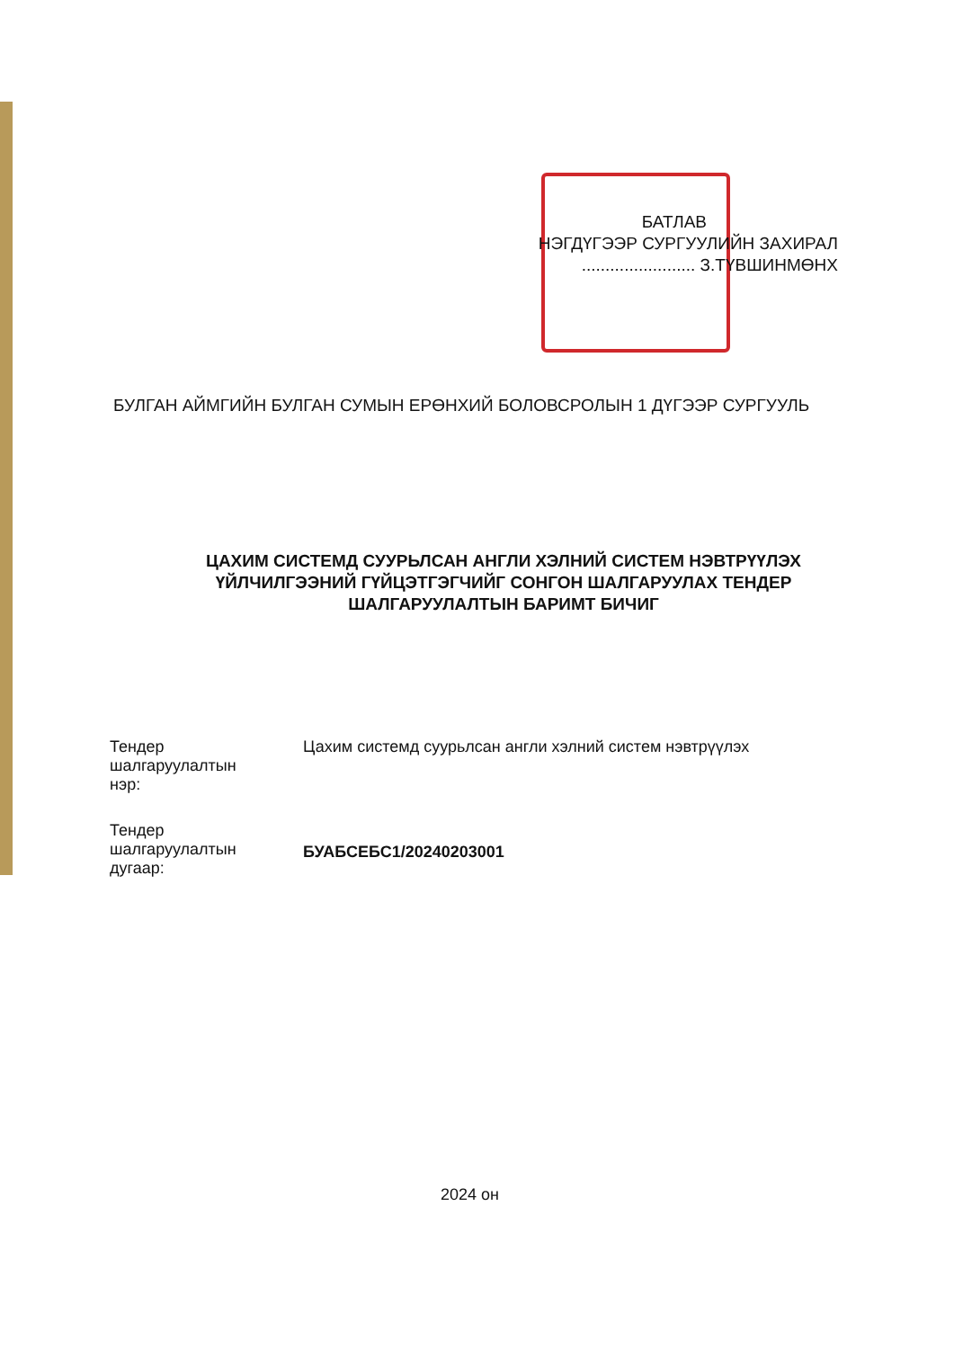БАТЛАВ
НЭГДҮГЭЭР СУРГУУЛИЙН ЗАХИРАЛ
........................ З.ТҮВШИНМӨНХ
БУЛГАН АЙМГИЙН БУЛГАН СУМЫН ЕРӨНХИЙ БОЛОВСРОЛЫН 1 ДҮГЭЭР СУРГУУЛЬ
ЦАХИМ СИСТЕМД СУУРЬЛСАН АНГЛИ ХЭЛНИЙ СИСТЕМ НЭВТРҮҮЛЭХ ҮЙЛЧИЛГЭЭНИЙ ГҮЙЦЭТГЭГЧИЙГ СОНГОН ШАЛГАРУУЛАХ ТЕНДЕР ШАЛГАРУУЛАЛТЫН БАРИМТ БИЧИГ
| Тендер шалгаруулалтын нэр: | Цахим системд суурьлсан англи хэлний систем нэвтрүүлэх |
| Тендер шалгаруулалтын дугаар: | БУАБСЕБС1/20240203001 |
2024 он